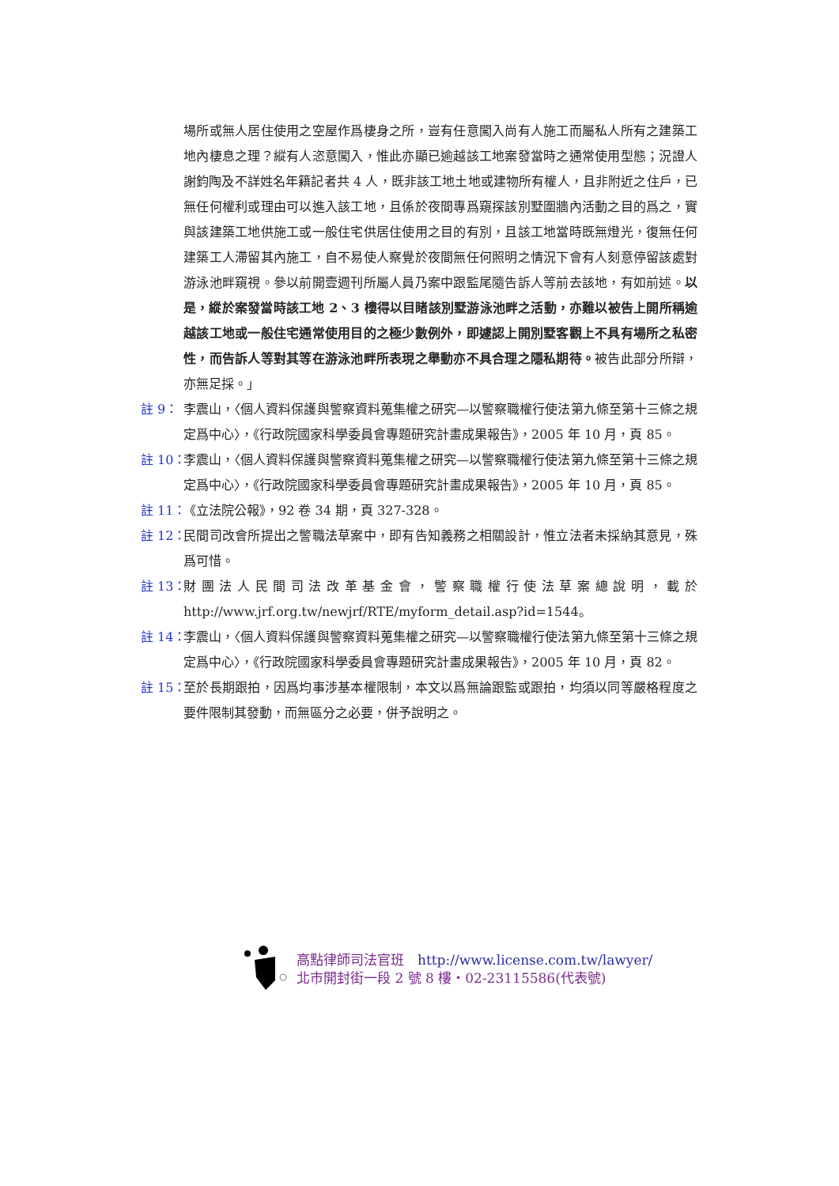場所或無人居住使用之空屋作爲棲身之所，豈有任意闖入尚有人施工而屬私人所有之建築工地內棲息之理？縱有人恣意闖入，惟此亦顯已逾越該工地案發當時之通常使用型態；況證人謝鈞陶及不詳姓名年籍記者共 4 人，既非該工地土地或建物所有權人，且非附近之住戶，已無任何權利或理由可以進入該工地，且係於夜間專爲窺探該別墅圍牆內活動之目的爲之，實與該建築工地供施工或一般住宅供居住使用之目的有別，且該工地當時既無燈光，復無任何建築工人滯留其內施工，自不易使人察覺於夜間無任何照明之情況下會有人刻意停留該處對游泳池畔窺視。參以前開壹週刊所屬人員乃案中跟監尾隨告訴人等前去該地，有如前述。以是，縱於案發當時該工地 2、3 樓得以目睹該別墅游泳池畔之活動，亦難以被告上開所稱逾越該工地或一般住宅通常使用目的之極少數例外，即遽認上開別墅客觀上不具有場所之私密性，而告訴人等對其等在游泳池畔所表現之舉動亦不具合理之隱私期待。被告此部分所辯，亦無足採。」
註 9： 李震山，〈個人資料保護與警察資料蒐集權之研究—以警察職權行使法第九條至第十三條之規定爲中心〉，《行政院國家科學委員會專題研究計畫成果報告》，2005 年 10 月，頁 85。
註 10： 李震山，〈個人資料保護與警察資料蒐集權之研究—以警察職權行使法第九條至第十三條之規定爲中心〉，《行政院國家科學委員會專題研究計畫成果報告》，2005 年 10 月，頁 85。
註 11： 《立法院公報》，92 卷 34 期，頁 327-328。
註 12： 民間司改會所提出之警職法草案中，即有告知義務之相關設計，惟立法者未採納其意見，殊爲可惜。
註 13： 財團法人民間司法改革基金會，警察職權行使法草案總說明，載於 http://www.jrf.org.tw/newjrf/RTE/myform_detail.asp?id=1544。
註 14： 李震山，〈個人資料保護與警察資料蒐集權之研究—以警察職權行使法第九條至第十三條之規定爲中心〉，《行政院國家科學委員會專題研究計畫成果報告》，2005 年 10 月，頁 82。
註 15： 至於長期跟拍，因爲均事涉基本權限制，本文以爲無論跟監或跟拍，均須以同等嚴格程度之要件限制其發動，而無區分之必要，併予說明之。
高點律師司法官班　http://www.license.com.tw/lawyer/
北市開封街一段 2 號 8 樓・02-23115586(代表號)